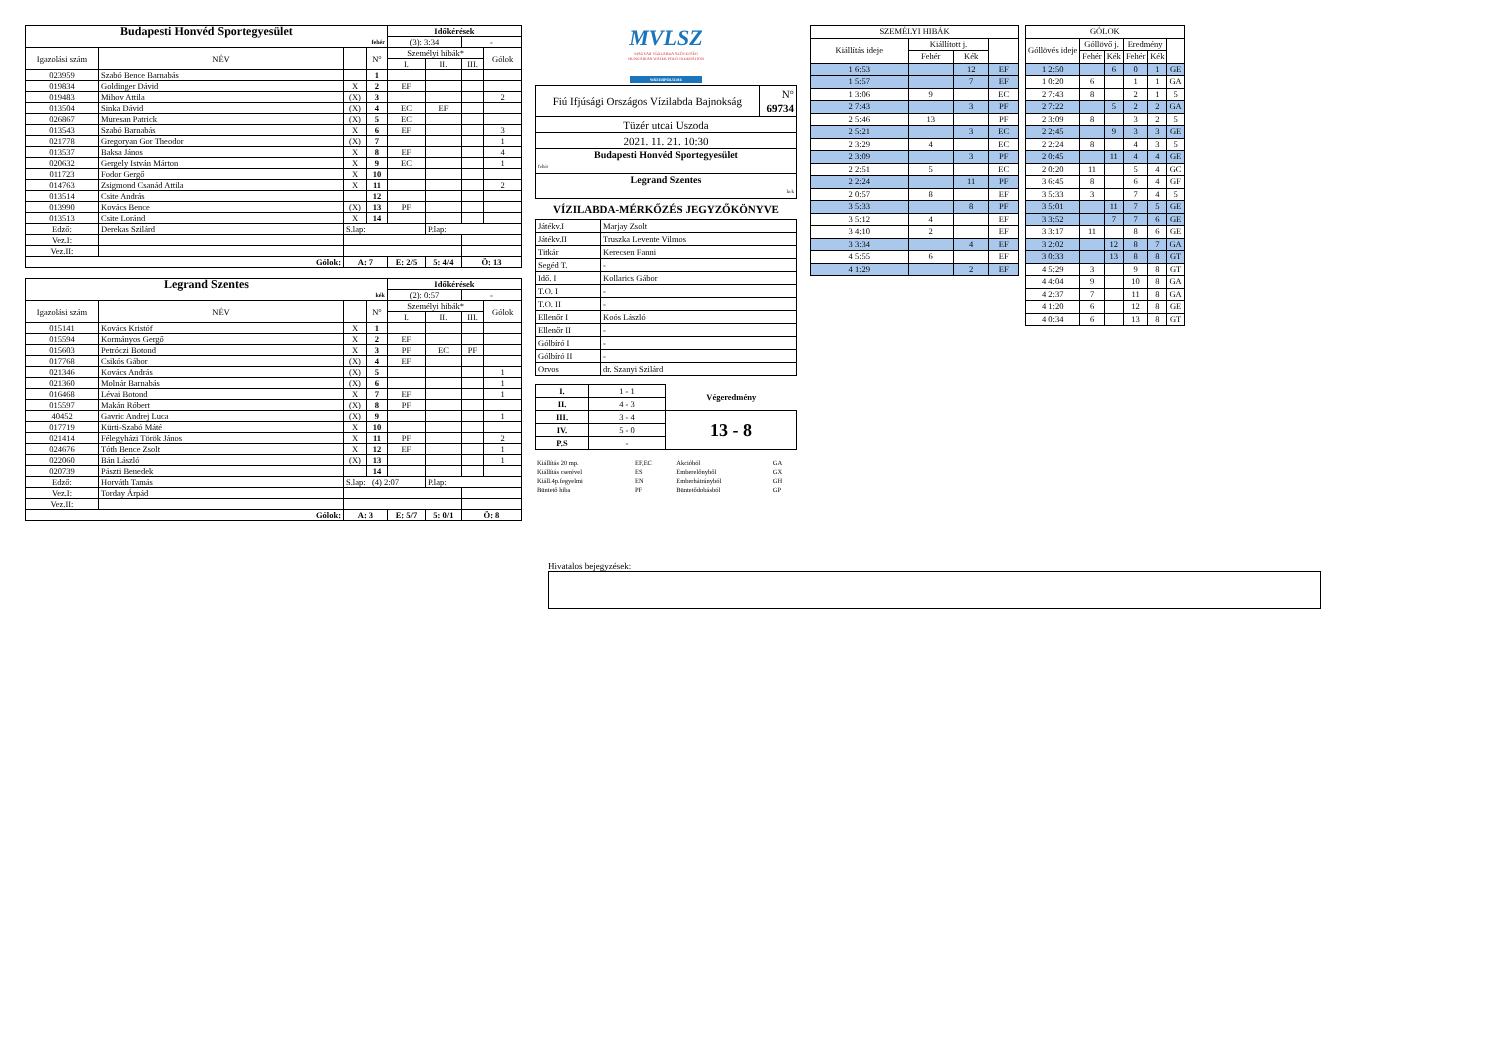| Budapesti Honvéd Sportegyesület | | | | Időkérések | | | |
| fehér | | | | (3): 3:34 | | - | |
| Igazolási szám | NÉV | | N° | Személyi hibák* | | | Gólok |
| | | | | I. | II. | III. | |
| 023959 | Szabó Bence Barnabás | | 1 | | | | |
| 019834 | Goldinger Dávid | X | 2 | EF | | | |
| 019483 | Mihov Attila | (X) | 3 | | | | 2 |
| 013504 | Sinka Dávid | (X) | 4 | EC | EF | | |
| 026867 | Muresan Patrick | (X) | 5 | EC | | | |
| 013543 | Szabó Barnabás | X | 6 | EF | | | 3 |
| 021778 | Gregoryan Gor Theodor | (X) | 7 | | | | 1 |
| 013537 | Baksa János | X | 8 | EF | | | 4 |
| 020632 | Gergely István Márton | X | 9 | EC | | | 1 |
| 011723 | Fodor Gergő | X | 10 | | | | |
| 014763 | Zsigmond Csanád Attila | X | 11 | | | | 2 |
| 013514 | Csite András | | 12 | | | | |
| 013990 | Kovács Bence | (X) | 13 | PF | | | |
| 013513 | Csite Loránd | X | 14 | | | | |
| Edző: | Derekas Szilárd | S.lap: | | | P.lap: | | |
| Vez.I: | | | | | | | |
| Vez.II: | | | | | | | |
| Gólok: | | A: 7 | | E: 2/5 | 5: 4/4 | Ö: 13 | |
| Legrand Szentes | | | | Időkérések | | | |
| kék | | | | (2): 0:57 | | - | |
| Igazolási szám | NÉV | | N° | Személyi hibák* | | | Gólok |
| | | | | I. | II. | III. | |
| 015141 | Kovács Kristóf | X | 1 | | | | |
| 015594 | Kormányos Gergő | X | 2 | EF | | | |
| 015603 | Petróczi Botond | X | 3 | PF | EC | PF | |
| 017768 | Csikós Gábor | (X) | 4 | EF | | | |
| 021346 | Kovács András | (X) | 5 | | | | 1 |
| 021360 | Molnár Barnabás | (X) | 6 | | | | 1 |
| 016468 | Lévai Botond | X | 7 | EF | | | 1 |
| 015597 | Makán Róbert | (X) | 8 | PF | | | |
| 40452 | Gavric Andrej Luca | (X) | 9 | | | | 1 |
| 017719 | Kürti-Szabó Máté | X | 10 | | | | |
| 021414 | Félegyházi Török János | X | 11 | PF | | | 2 |
| 024676 | Tóth Bence Zsolt | X | 12 | EF | | | 1 |
| 022060 | Bán László | (X) | 13 | | | | 1 |
| 020739 | Pászti Benedek | | 14 | | | | |
| Edző: | Horváth Tamás | S.lap: (4) 2:07 | | | P.lap: | | |
| Vez.I: | Torday Árpád | | | | | | |
| Vez.II: | | | | | | | |
| Gólok: | | A: 3 | | E: 5/7 | 5: 0/1 | Ö: 8 | |
MVLSZ
MAGYAR VÍZILABDA SZÖVETSÉG
HUNGARIAN WATER POLO FEDERATION
WATERPOLO.HU
| Fiú Ifjúsági Országos Vízilabda Bajnokság | N° 69734 |
| Tüzér utcai Uszoda | |
| 2021. 11. 21. 10:30 | |
| Budapesti Honvéd Sportegyesület fehér | |
| Legrand Szentes kek | |
VÍZILABDA-MÉRKŐZÉS JEGYZŐKÖNYVE
| Játékv.I | Marjay Zsolt |
| Játékv.II | Truszka Levente Vilmos |
| Titkár | Kerecsen Fanni |
| Segéd T. | - |
| Idő. I | Kollarics Gábor |
| T.O. I | - |
| T.O. II | - |
| Ellenőr I | Koós László |
| Ellenőr II | - |
| Gólbíró I | - |
| Gólbíró II | - |
| Orvos | dr. Szanyi Szilárd |
| I. | 1 - 1 | Végeredmény |
| II. | 4 - 3 | |
| III. | 3 - 4 | 13 - 8 |
| IV. | 5 - 0 | |
| P.S | - | |
| Kiállítás 20 mp. | EF,EC | Akcióból | GA |
| Kiállítás cserével | ES | Emberelőnyből | GX |
| Kiáll.4p.fegyelmi | EN | Emberhátrányból | GH |
| Büntető hiba | PF | Büntetődobásból | GP |
| SZEMÉLYI HIBÁK | | | |
| Kiállítás ideje | Kiállított j. | | |
| | Fehér | Kék | |
| 1 6:53 | | 12 | EF |
| 1 5:57 | | 7 | EF |
| 1 3:06 | 9 | | EC |
| 2 7:43 | | 3 | PF |
| 2 5:46 | 13 | | PF |
| 2 5:21 | | 3 | EC |
| 2 3:29 | 4 | | EC |
| 2 3:09 | | 3 | PF |
| 2 2:51 | 5 | | EC |
| 2 2:24 | | 11 | PF |
| 2 0:57 | 8 | | EF |
| 3 5:33 | | 8 | PF |
| 3 5:12 | 4 | | EF |
| 3 4:10 | 2 | | EF |
| 3 3:34 | | 4 | EF |
| 4 5:55 | 6 | | EF |
| 4 1:29 | | 2 | EF |
| GÓLOK | | | | | |
| Góllövés ideje | Góllövő j. | | Eredmény | | |
| | Fehér | Kék | Fehér | Kék | |
| 1 2:50 | | 6 | 0 | 1 | GE |
| 1 0:20 | 6 | | 1 | 1 | GA |
| 2 7:43 | 8 | | 2 | 1 | 5 |
| 2 7:22 | | 5 | 2 | 2 | GA |
| 2 3:09 | 8 | | 3 | 2 | 5 |
| 2 2:45 | | 9 | 3 | 3 | GE |
| 2 2:24 | 8 | | 4 | 3 | 5 |
| 2 0:45 | | 11 | 4 | 4 | GE |
| 2 0:20 | 11 | | 5 | 4 | GC |
| 3 6:45 | 8 | | 6 | 4 | GF |
| 3 5:33 | 3 | | 7 | 4 | 5 |
| 3 5:01 | | 11 | 7 | 5 | GE |
| 3 3:52 | | 7 | 7 | 6 | GE |
| 3 3:17 | 11 | | 8 | 6 | GE |
| 3 2:02 | | 12 | 8 | 7 | GA |
| 3 0:33 | | 13 | 8 | 8 | GT |
| 4 5:29 | 3 | | 9 | 8 | GT |
| 4 4:04 | 9 | | 10 | 8 | GA |
| 4 2:37 | 7 | | 11 | 8 | GA |
| 4 1:20 | 6 | | 12 | 8 | GE |
| 4 0:34 | 6 | | 13 | 8 | GT |
Hivatalos bejegyzések: